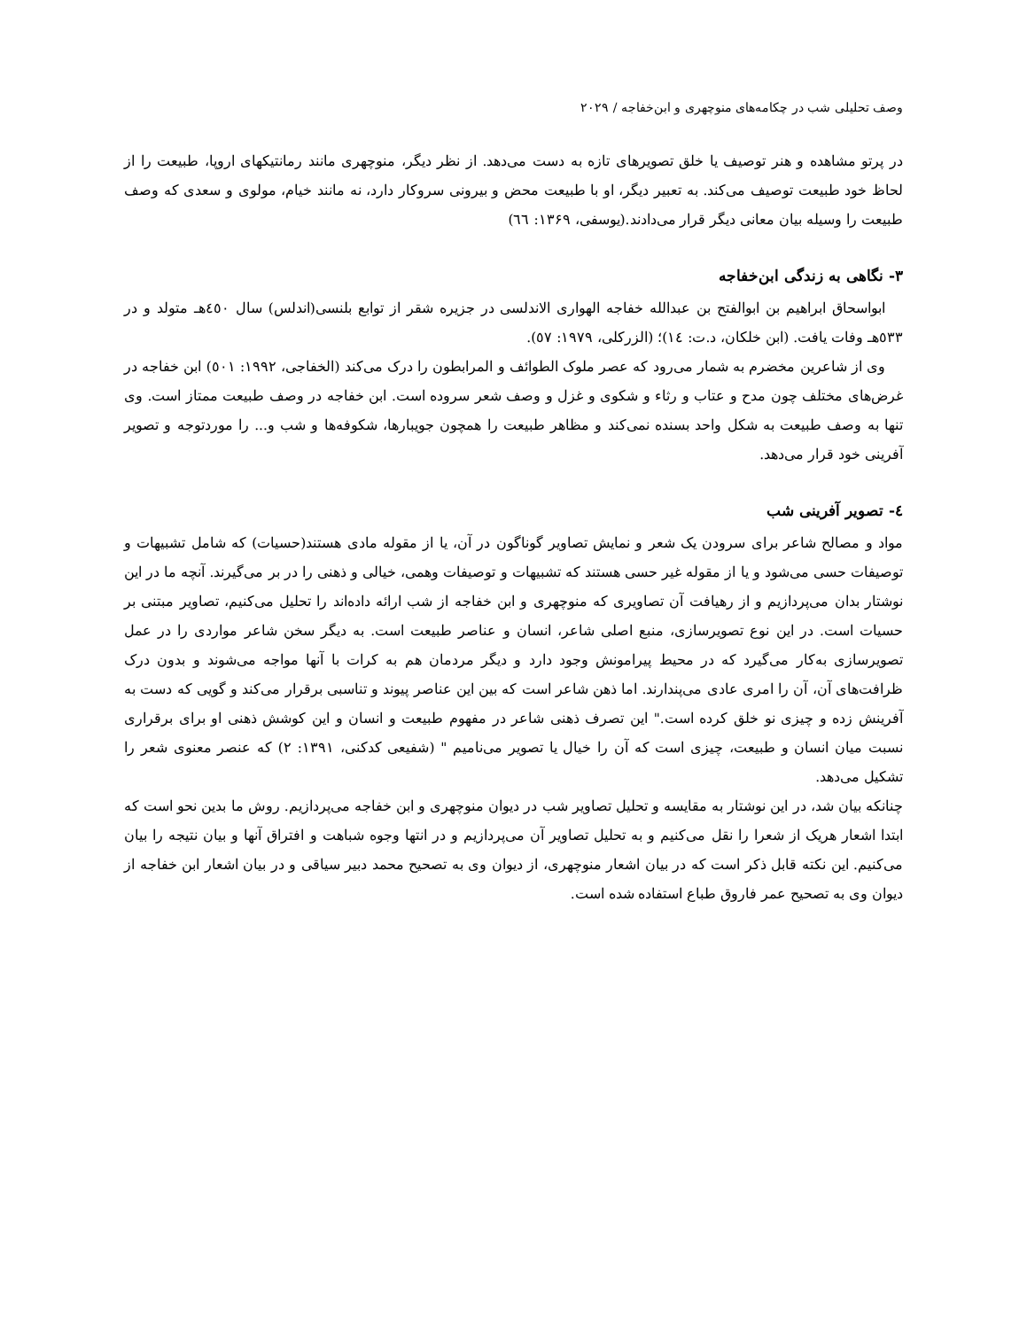وصف تحلیلی شب در چکامه‌های منوچهری و ابن‌خفاجه / ۲۰۲۹
در پرتو مشاهده و هنر توصیف یا خلق تصویرهای تازه به دست می‌دهد. از نظر دیگر، منوچهری مانند رمانتیکهای اروپا، طبیعت را از لحاظ خود طبیعت توصیف می‌کند. به تعبیر دیگر، او با طبیعت محض و بیرونی سروکار دارد، نه مانند خیام، مولوی و سعدی که وصف طبیعت را وسیله بیان معانی دیگر قرار می‌دادند.(یوسفی، ۱۳۶۹: ٦٦)
۳- نگاهی به زندگی ابن‌خفاجه
ابواسحاق ابراهیم بن ابوالفتح بن عبدالله خفاجه الهواری الاندلسی در جزیره شقر از توابع بلنسی(اندلس) سال ٤٥٠هـ متولد و در ٥٣٣هـ وفات یافت. (ابن خلکان، د.ت: ١٤)؛ (الزرکلی، ۱۹۷۹: ٥٧).
وی از شاعرین مخضرم به شمار می‌رود که عصر ملوک الطوائف و المرابطون را درک می‌کند (الخفاجی، ۱۹۹۲: ٥٠١) ابن خفاجه در غرض‌های مختلف چون مدح و عتاب و رثاء و شکوی و غزل و وصف شعر سروده است. ابن خفاجه در وصف طبیعت ممتاز است. وی تنها به وصف طبیعت به شکل واحد بسنده نمی‌کند و مظاهر طبیعت را همچون جویبارها، شکوفه‌ها و شب و... را موردتوجه و تصویر آفرینی خود قرار می‌دهد.
٤- تصویر آفرینی شب
مواد و مصالح شاعر برای سرودن یک شعر و نمایش تصاویر گوناگون در آن، یا از مقوله مادی هستند(حسیات) که شامل تشبیهات و توصیفات حسی می‌شود و یا از مقوله غیر حسی هستند که تشبیهات و توصیفات وهمی، خیالی و ذهنی را در بر می‌گیرند. آنچه ما در این نوشتار بدان می‌پردازیم و از رهیافت آن تصاویری که منوچهری و ابن خفاجه از شب ارائه داده‌اند را تحلیل می‌کنیم، تصاویر مبتنی بر حسیات است. در این نوع تصویرسازی، منبع اصلی شاعر، انسان و عناصر طبیعت است. به دیگر سخن شاعر مواردی را در عمل تصویرسازی به‌کار می‌گیرد که در محیط پیرامونش وجود دارد و دیگر مردمان هم به کرات با آنها مواجه می‌شوند و بدون درک ظرافت‌های آن، آن را امری عادی می‌پندارند. اما ذهن شاعر است که بین این عناصر پیوند و تناسبی برقرار می‌کند و گویی که دست به آفرینش زده و چیزی نو خلق کرده است." این تصرف ذهنی شاعر در مفهوم طبیعت و انسان و این کوشش ذهنی او برای برقراری نسبت میان انسان و طبیعت، چیزی است که آن را خیال یا تصویر می‌نامیم " (شفیعی کدکنی، ۱۳۹۱: ۲) که عنصر معنوی شعر را تشکیل می‌دهد.
چنانکه بیان شد، در این نوشتار به مقایسه و تحلیل تصاویر شب در دیوان منوچهری و ابن خفاجه می‌پردازیم. روش ما بدین نحو است که ابتدا اشعار هریک از شعرا را نقل می‌کنیم و به تحلیل تصاویر آن می‌پردازیم و در انتها وجوه شباهت و افتراق آنها و بیان نتیجه را بیان می‌کنیم. این نکته قابل ذکر است که در بیان اشعار منوچهری، از دیوان وی به تصحیح محمد دبیر سیاقی و در بیان اشعار ابن خفاجه از دیوان وی به تصحیح عمر فاروق طباع استفاده شده است.